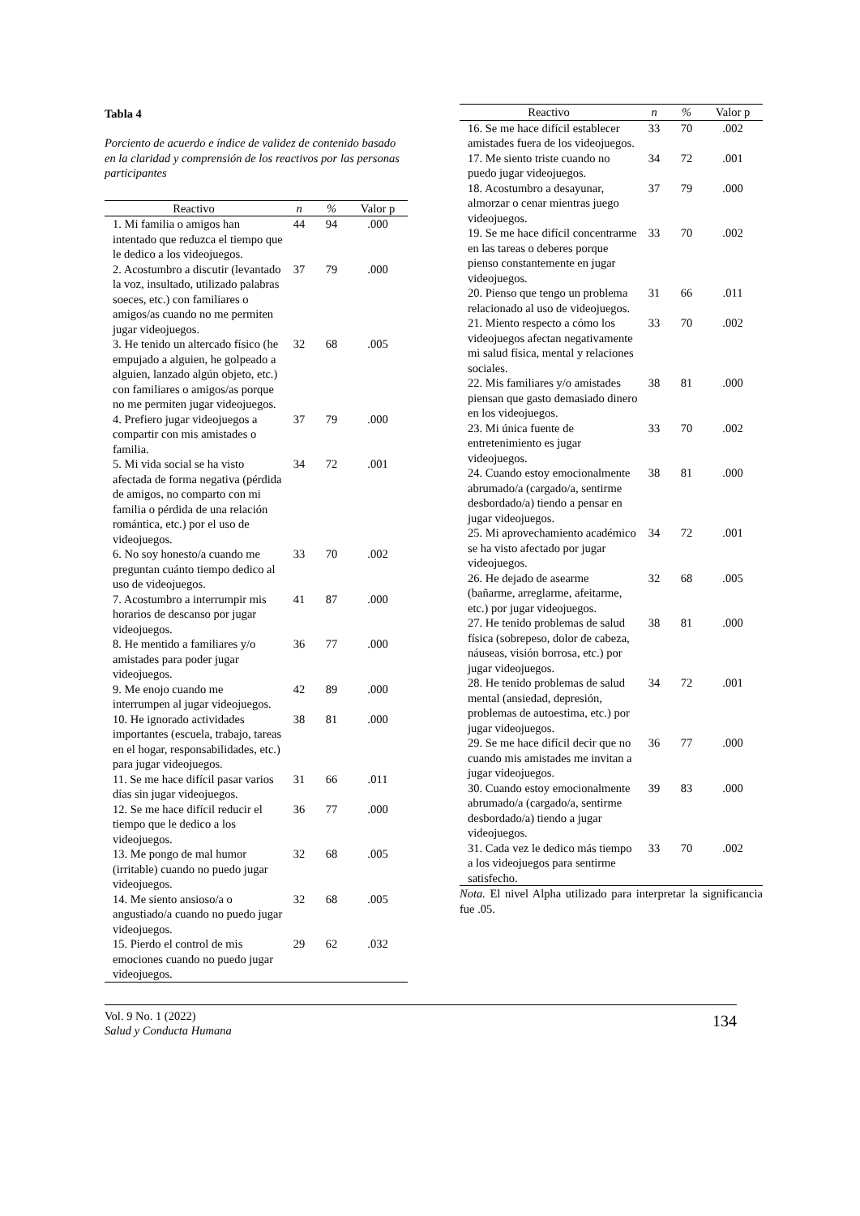Tabla 4
Porciento de acuerdo e índice de validez de contenido basado en la claridad y comprensión de los reactivos por las personas participantes
| Reactivo | n | % | Valor p |
| --- | --- | --- | --- |
| 1. Mi familia o amigos han intentado que reduzca el tiempo que le dedico a los videojuegos. | 44 | 94 | .000 |
| 2. Acostumbro a discutir (levantado la voz, insultado, utilizado palabras soeces, etc.) con familiares o amigos/as cuando no me permiten jugar videojuegos. | 37 | 79 | .000 |
| 3. He tenido un altercado físico (he empujado a alguien, he golpeado a alguien, lanzado algún objeto, etc.) con familiares o amigos/as porque no me permiten jugar videojuegos. | 32 | 68 | .005 |
| 4. Prefiero jugar videojuegos a compartir con mis amistades o familia. | 37 | 79 | .000 |
| 5. Mi vida social se ha visto afectada de forma negativa (pérdida de amigos, no comparto con mi familia o pérdida de una relación romántica, etc.) por el uso de videojuegos. | 34 | 72 | .001 |
| 6. No soy honesto/a cuando me preguntan cuánto tiempo dedico al uso de videojuegos. | 33 | 70 | .002 |
| 7. Acostumbro a interrumpir mis horarios de descanso por jugar videojuegos. | 41 | 87 | .000 |
| 8. He mentido a familiares y/o amistades para poder jugar videojuegos. | 36 | 77 | .000 |
| 9. Me enojo cuando me interrumpen al jugar videojuegos. | 42 | 89 | .000 |
| 10. He ignorado actividades importantes (escuela, trabajo, tareas en el hogar, responsabilidades, etc.) para jugar videojuegos. | 38 | 81 | .000 |
| 11. Se me hace difícil pasar varios días sin jugar videojuegos. | 31 | 66 | .011 |
| 12. Se me hace difícil reducir el tiempo que le dedico a los videojuegos. | 36 | 77 | .000 |
| 13. Me pongo de mal humor (irritable) cuando no puedo jugar videojuegos. | 32 | 68 | .005 |
| 14. Me siento ansioso/a o angustiado/a cuando no puedo jugar videojuegos. | 32 | 68 | .005 |
| 15. Pierdo el control de mis emociones cuando no puedo jugar videojuegos. | 29 | 62 | .032 |
| Reactivo | n | % | Valor p |
| --- | --- | --- | --- |
| 16. Se me hace difícil establecer amistades fuera de los videojuegos. | 33 | 70 | .002 |
| 17. Me siento triste cuando no puedo jugar videojuegos. | 34 | 72 | .001 |
| 18. Acostumbro a desayunar, almorzar o cenar mientras juego videojuegos. | 37 | 79 | .000 |
| 19. Se me hace difícil concentrarme en las tareas o deberes porque pienso constantemente en jugar videojuegos. | 33 | 70 | .002 |
| 20. Pienso que tengo un problema relacionado al uso de videojuegos. | 31 | 66 | .011 |
| 21. Miento respecto a cómo los videojuegos afectan negativamente mi salud física, mental y relaciones sociales. | 33 | 70 | .002 |
| 22. Mis familiares y/o amistades piensan que gasto demasiado dinero en los videojuegos. | 38 | 81 | .000 |
| 23. Mi única fuente de entretenimiento es jugar videojuegos. | 33 | 70 | .002 |
| 24. Cuando estoy emocionalmente abrumado/a (cargado/a, sentirme desbordado/a) tiendo a pensar en jugar videojuegos. | 38 | 81 | .000 |
| 25. Mi aprovechamiento académico se ha visto afectado por jugar videojuegos. | 34 | 72 | .001 |
| 26. He dejado de asearme (bañarme, arreglarme, afeitarme, etc.) por jugar videojuegos. | 32 | 68 | .005 |
| 27. He tenido problemas de salud física (sobrepeso, dolor de cabeza, náuseas, visión borrosa, etc.) por jugar videojuegos. | 38 | 81 | .000 |
| 28. He tenido problemas de salud mental (ansiedad, depresión, problemas de autoestima, etc.) por jugar videojuegos. | 34 | 72 | .001 |
| 29. Se me hace difícil decir que no cuando mis amistades me invitan a jugar videojuegos. | 36 | 77 | .000 |
| 30. Cuando estoy emocionalmente abrumado/a (cargado/a, sentirme desbordado/a) tiendo a jugar videojuegos. | 39 | 83 | .000 |
| 31. Cada vez le dedico más tiempo a los videojuegos para sentirme satisfecho. | 33 | 70 | .002 |
Nota. El nivel Alpha utilizado para interpretar la significancia fue .05.
Vol. 9 No. 1 (2022)
Salud y Conducta Humana
134